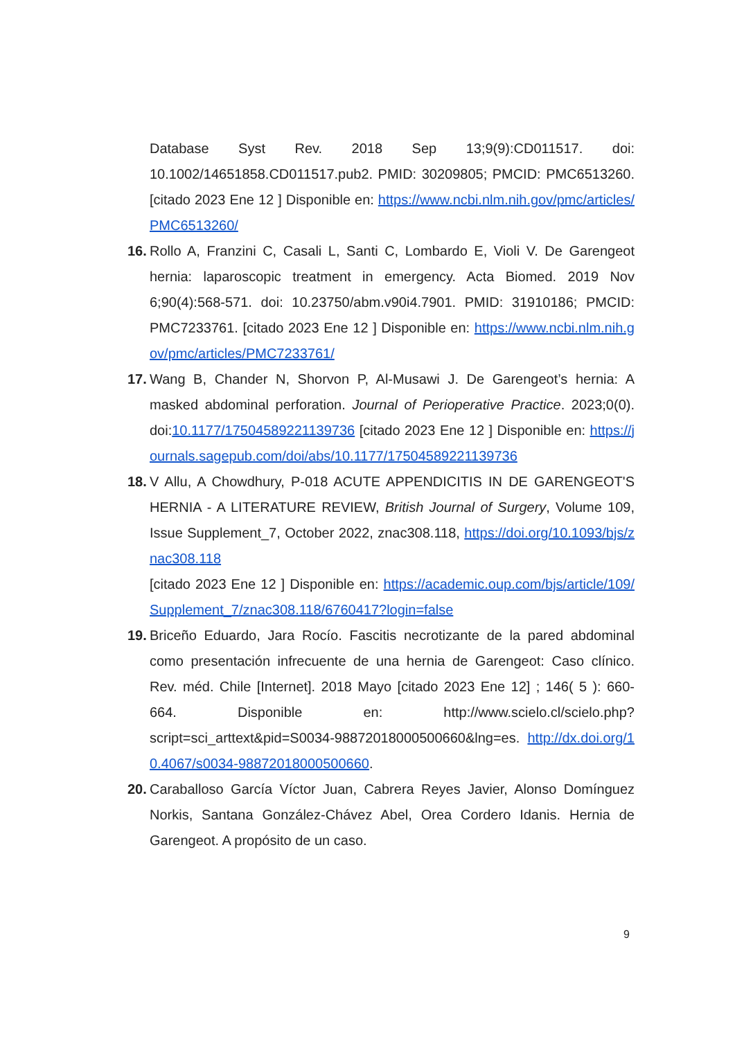Database Syst Rev. 2018 Sep 13;9(9):CD011517. doi: 10.1002/14651858.CD011517.pub2. PMID: 30209805; PMCID: PMC6513260. [citado 2023 Ene 12 ] Disponible en: https://www.ncbi.nlm.nih.gov/pmc/articles/PMC6513260/
16. Rollo A, Franzini C, Casali L, Santi C, Lombardo E, Violi V. De Garengeot hernia: laparoscopic treatment in emergency. Acta Biomed. 2019 Nov 6;90(4):568-571. doi: 10.23750/abm.v90i4.7901. PMID: 31910186; PMCID: PMC7233761. [citado 2023 Ene 12 ] Disponible en: https://www.ncbi.nlm.nih.gov/pmc/articles/PMC7233761/
17. Wang B, Chander N, Shorvon P, Al-Musawi J. De Garengeot’s hernia: A masked abdominal perforation. Journal of Perioperative Practice. 2023;0(0). doi:10.1177/17504589221139736 [citado 2023 Ene 12 ] Disponible en: https://journals.sagepub.com/doi/abs/10.1177/17504589221139736
18. V Allu, A Chowdhury, P-018 ACUTE APPENDICITIS IN DE GARENGEOT'S HERNIA - A LITERATURE REVIEW, British Journal of Surgery, Volume 109, Issue Supplement_7, October 2022, znac308.118, https://doi.org/10.1093/bjs/znac308.118
[citado 2023 Ene 12 ] Disponible en: https://academic.oup.com/bjs/article/109/Supplement_7/znac308.118/6760417?login=false
19. Briceño Eduardo, Jara Rocío. Fascitis necrotizante de la pared abdominal como presentación infrecuente de una hernia de Garengeot: Caso clínico. Rev. méd. Chile [Internet]. 2018 Mayo [citado 2023 Ene 12] ; 146( 5 ): 660-664. Disponible en: http://www.scielo.cl/scielo.php?script=sci_arttext&pid=S0034-98872018000500660&lng=es. http://dx.doi.org/10.4067/s0034-98872018000500660.
20. Caraballoso García Víctor Juan, Cabrera Reyes Javier, Alonso Domínguez Norkis, Santana González-Chávez Abel, Orea Cordero Idanis. Hernia de Garengeot. A propósito de un caso.
9